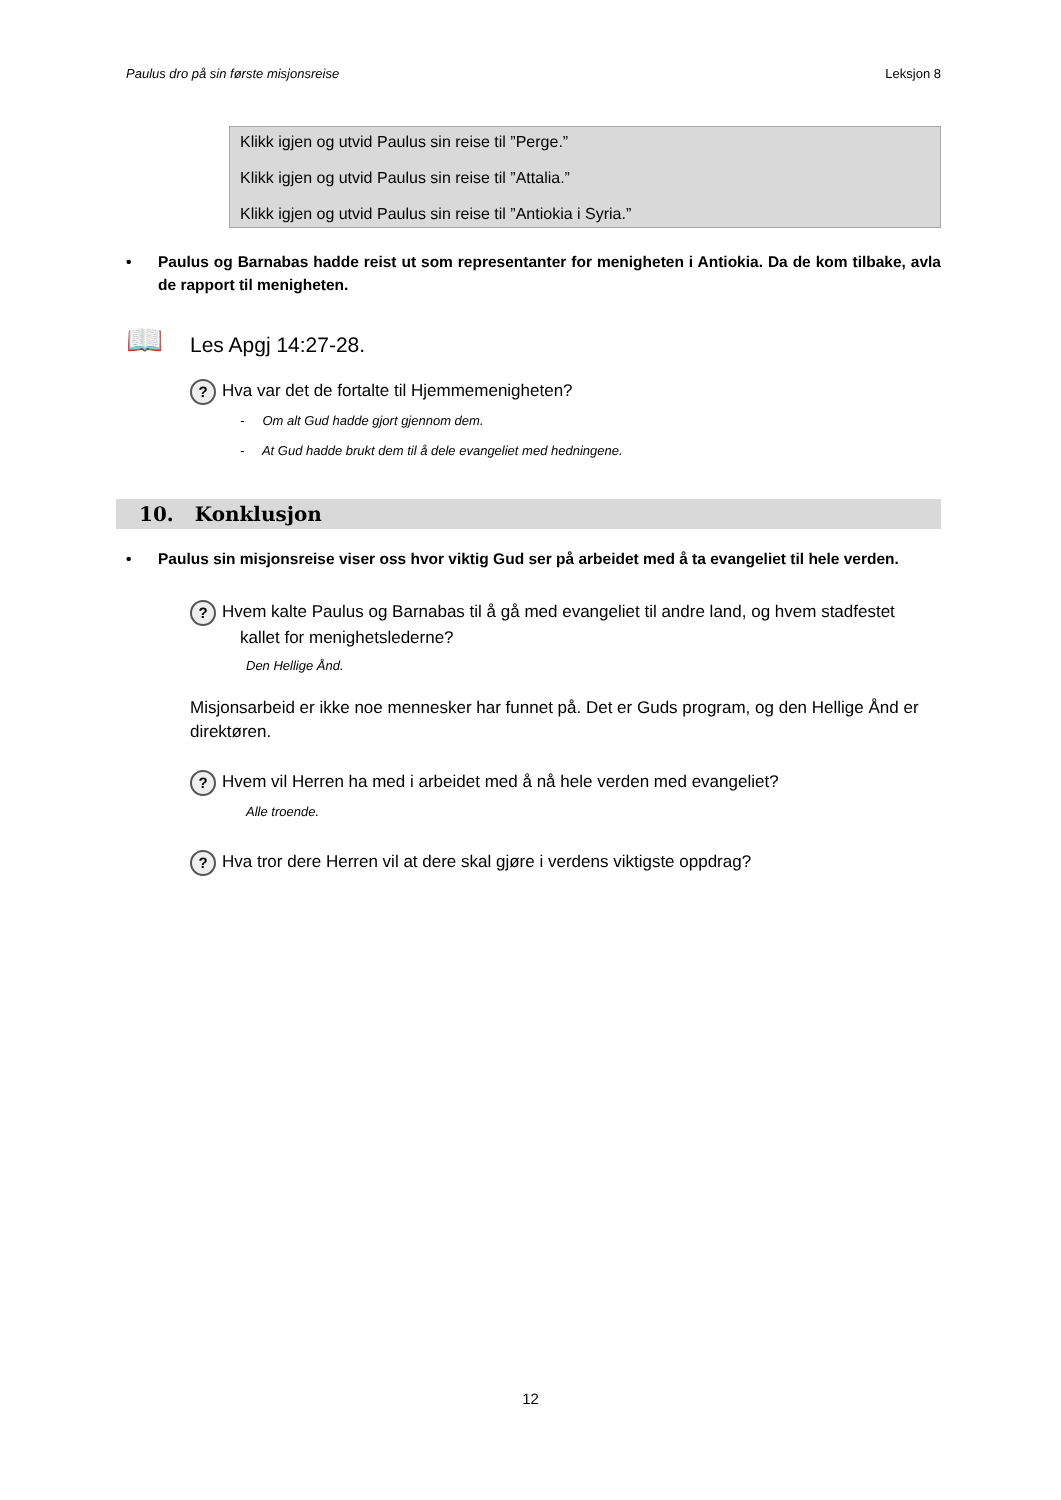Paulus dro på sin første misjonsreise Leksjon 8
Klikk igjen og utvid Paulus sin reise til ”Perge.”
Klikk igjen og utvid Paulus sin reise til ”Attalia.”
Klikk igjen og utvid Paulus sin reise til ”Antiokia i Syria.”
• Paulus og Barnabas hadde reist ut som representanter for menigheten i Antiokia. Da de kom tilbake, avla de rapport til menigheten.
📖 Les Apgj 14:27-28.
? Hva var det de fortalte til Hjemmemenigheten?
- Om alt Gud hadde gjort gjennom dem.
- At Gud hadde brukt dem til å dele evangeliet med hedningene.
10. Konklusjon
• Paulus sin misjonsreise viser oss hvor viktig Gud ser på arbeidet med å ta evangeliet til hele verden.
? Hvem kalte Paulus og Barnabas til å gå med evangeliet til andre land, og hvem stadfestet
kallet for menighetslederne?
Den Hellige Ånd.
Misjonsarbeid er ikke noe mennesker har funnet på. Det er Guds program, og den Hellige Ånd er direktøren.
? Hvem vil Herren ha med i arbeidet med å nå hele verden med evangeliet?
Alle troende.
? Hva tror dere Herren vil at dere skal gjøre i verdens viktigste oppdrag?
12